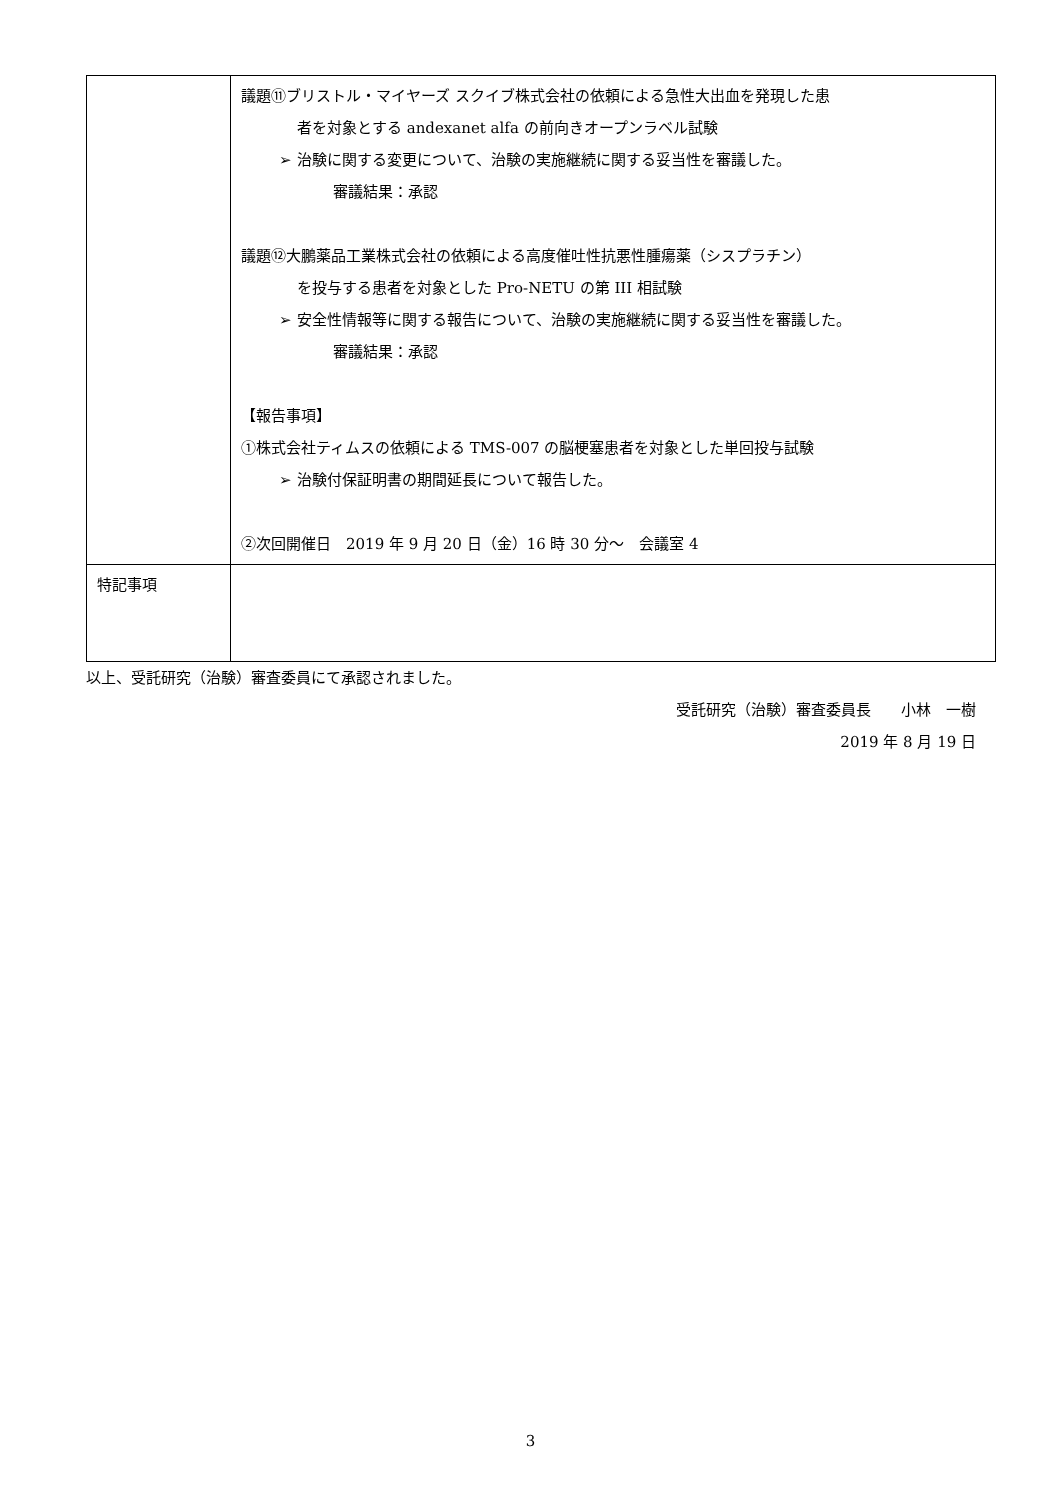| | 議題⑪ブリストル・マイヤーズ スクイブ株式会社の依頼による急性大出血を発現した患 者を対象とする andexanet alfa の前向きオープンラベル試験 ➢ 治験に関する変更について、治験の実施継続に関する妥当性を審議した。 審議結果：承認 議題⑫大鵬薬品工業株式会社の依頼による高度催吐性抗悪性腫瘍薬（シスプラチン） を投与する患者を対象とした Pro-NETU の第 III 相試験 ➢ 安全性情報等に関する報告について、治験の実施継続に関する妥当性を審議した。 審議結果：承認 【報告事項】 ①株式会社ティムスの依頼による TMS-007 の脳梗塞患者を対象とした単回投与試験 ➢ 治験付保証明書の期間延長について報告した。 ②次回開催日 2019 年 9 月 20 日（金）16 時 30 分～ 会議室 4 |
| 特記事項 | |
以上、受託研究（治験）審査委員にて承認されました。
受託研究（治験）審査委員長　　小林　一樹
2019 年 8 月 19 日
3